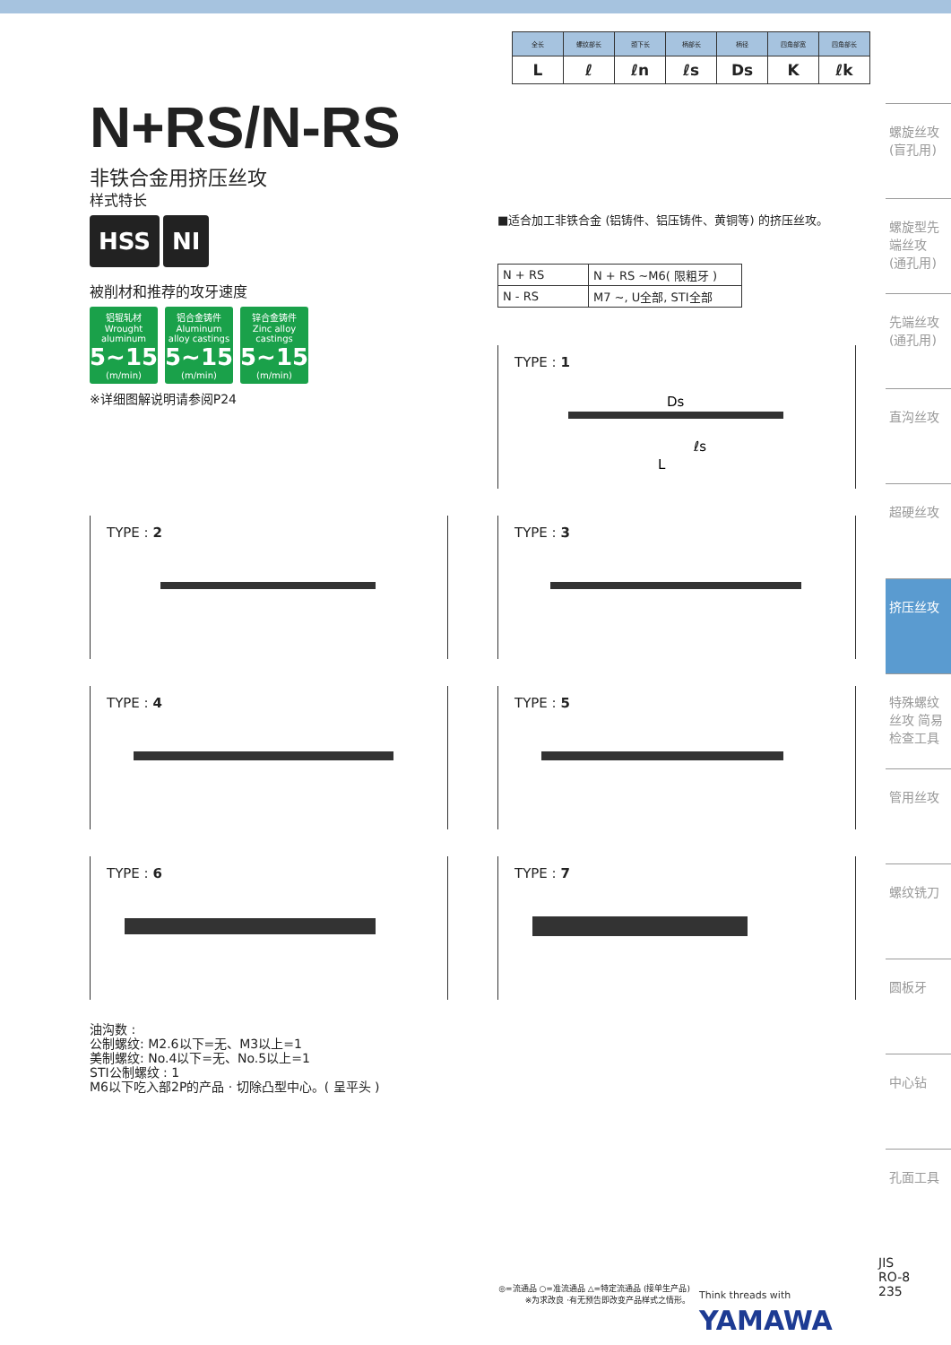| 全长 | 螺纹部长 | 颈下长 | 柄部长 | 柄径 | 四角部宽 | 四角部长 |
| --- | --- | --- | --- | --- | --- | --- |
| L | ℓ | ℓn | ℓs | Ds | K | ℓk |
N+RS/N-RS
非铁合金用挤压丝攻
样式特长
HSS NI
被削材和推荐的攻牙速度
铝辊轧材
Wrought aluminum 5~15 (m/min) 铝合金铸件
Aluminum alloy castings 5~15 (m/min) 锌合金铸件
Zinc alloy castings 5~15 (m/min)
※详细图解说明请参阅P24
■适合加工非铁合金 (铝铸件、铝压铸件、黄铜等) 的挤压丝攻。
| N + RS | N + RS ~M6( 限粗牙 ) |
| N - RS | M7 ~, U全部, STI全部 |
TYPE : 1
Ds
ℓs
L
TYPE : 2 TYPE : 3
TYPE : 4 TYPE : 5
TYPE : 6 TYPE : 7
油沟数 :
公制螺纹: M2.6以下=无、M3以上=1
美制螺纹: No.4以下=无、No.5以上=1
STI公制螺纹 : 1
M6以下吃入部2P的产品 · 切除凸型中心。( 呈平头 )
螺旋丝攻 (盲孔用)
螺旋型先端丝攻 (通孔用)
先端丝攻 (通孔用)
直沟丝攻
超硬丝攻
挤压丝攻
特殊螺纹丝攻 简易检查工具
管用丝攻
螺纹铣刀
圆板牙
中心钻
孔面工具
◎=流通品 ○=准流通品 △=特定流通品 (接单生产品)
※为求改良 ·有无预告即改变产品样式之情形。
Think threads with
YAMAWA
JIS
RO-8
235